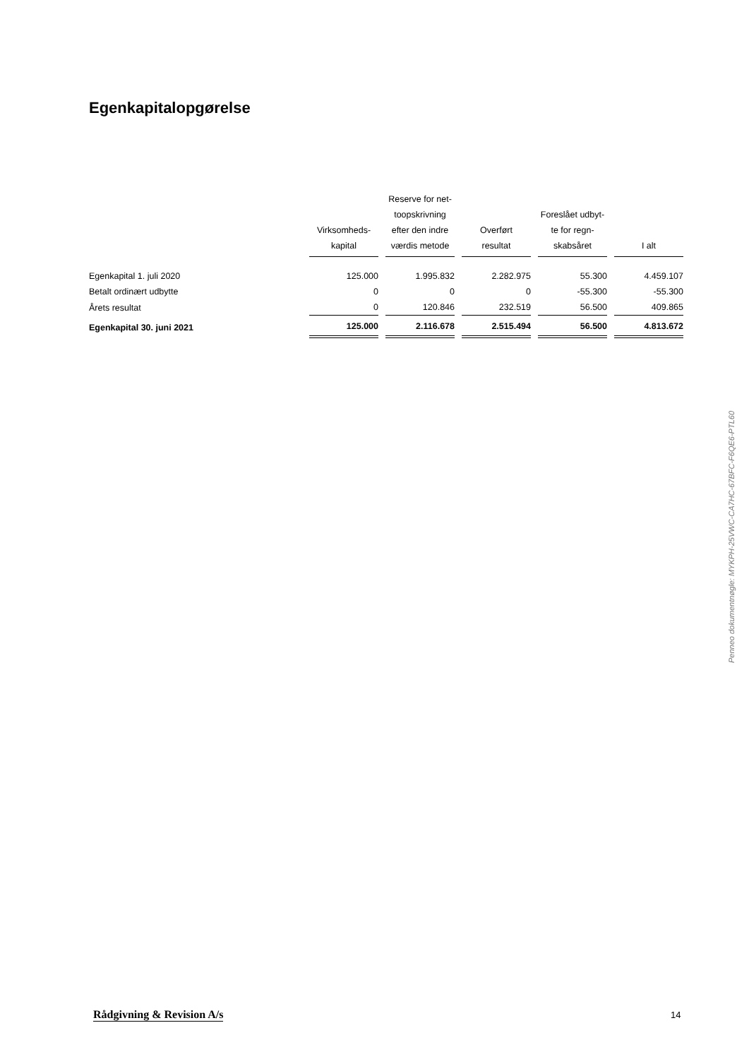Egenkapitalopgørelse
| | Virksomheds- kapital | Reserve for net- toopskrivning efter den indre værdis metode | Overført resultat | Foreslået udbyt- te for regn- skabsåret | I alt |
| --- | --- | --- | --- | --- | --- |
| Egenkapital 1. juli 2020 | 125.000 | 1.995.832 | 2.282.975 | 55.300 | 4.459.107 |
| Betalt ordinært udbytte | 0 | 0 | 0 | -55.300 | -55.300 |
| Årets resultat | 0 | 120.846 | 232.519 | 56.500 | 409.865 |
| Egenkapital 30. juni 2021 | 125.000 | 2.116.678 | 2.515.494 | 56.500 | 4.813.672 |
Penneo dokumentnøgle: MYKPH-25VWC-CA7HC-67BFC-F6QE6-PTL60
Rådgivning & Revision A/s 14